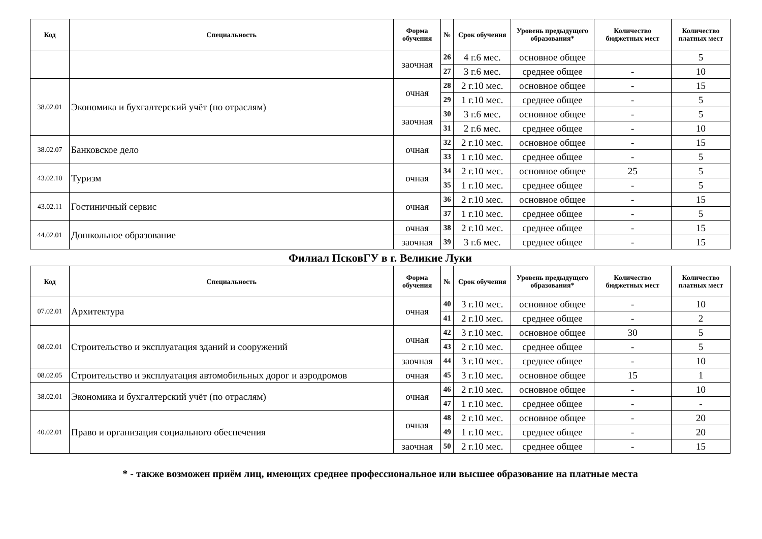| Код | Специальность | Форма обучения | № | Срок обучения | Уровень предыдущего образования* | Количество бюджетных мест | Количество платных мест |
| --- | --- | --- | --- | --- | --- | --- | --- |
| | | заочная | 26 | 4 г.6 мес. | основное общее | | 5 |
| | | | 27 | 3 г.6 мес. | среднее общее | - | 10 |
| 38.02.01 | Экономика и бухгалтерский учёт (по отраслям) | очная | 28 | 2 г.10 мес. | основное общее | - | 15 |
| | | | 29 | 1 г.10 мес. | среднее общее | - | 5 |
| | | заочная | 30 | 3 г.6 мес. | основное общее | - | 5 |
| | | | 31 | 2 г.6 мес. | среднее общее | - | 10 |
| 38.02.07 | Банковское дело | очная | 32 | 2 г.10 мес. | основное общее | - | 15 |
| | | | 33 | 1 г.10 мес. | среднее общее | - | 5 |
| 43.02.10 | Туризм | очная | 34 | 2 г.10 мес. | основное общее | 25 | 5 |
| | | | 35 | 1 г.10 мес. | среднее общее | - | 5 |
| 43.02.11 | Гостиничный сервис | очная | 36 | 2 г.10 мес. | основное общее | - | 15 |
| | | | 37 | 1 г.10 мес. | среднее общее | - | 5 |
| 44.02.01 | Дошкольное образование | очная | 38 | 2 г.10 мес. | среднее общее | - | 15 |
| | | заочная | 39 | 3 г.6 мес. | среднее общее | - | 15 |
Филиал ПсковГУ в г. Великие Луки
| Код | Специальность | Форма обучения | № | Срок обучения | Уровень предыдущего образования* | Количество бюджетных мест | Количество платных мест |
| --- | --- | --- | --- | --- | --- | --- | --- |
| 07.02.01 | Архитектура | очная | 40 | 3 г.10 мес. | основное общее | - | 10 |
| | | | 41 | 2 г.10 мес. | среднее общее | - | 2 |
| 08.02.01 | Строительство и эксплуатация зданий и сооружений | очная | 42 | 3 г.10 мес. | основное общее | 30 | 5 |
| | | | 43 | 2 г.10 мес. | среднее общее | - | 5 |
| | | заочная | 44 | 3 г.10 мес. | среднее общее | - | 10 |
| 08.02.05 | Строительство и эксплуатация автомобильных дорог и аэродромов | очная | 45 | 3 г.10 мес. | основное общее | 15 | 1 |
| 38.02.01 | Экономика и бухгалтерский учёт (по отраслям) | очная | 46 | 2 г.10 мес. | основное общее | - | 10 |
| | | | 47 | 1 г.10 мес. | среднее общее | - | - |
| 40.02.01 | Право и организация социального обеспечения | очная | 48 | 2 г.10 мес. | основное общее | - | 20 |
| | | | 49 | 1 г.10 мес. | среднее общее | - | 20 |
| | | заочная | 50 | 2 г.10 мес. | среднее общее | - | 15 |
* - также возможен приём лиц, имеющих среднее профессиональное или высшее образование на платные места